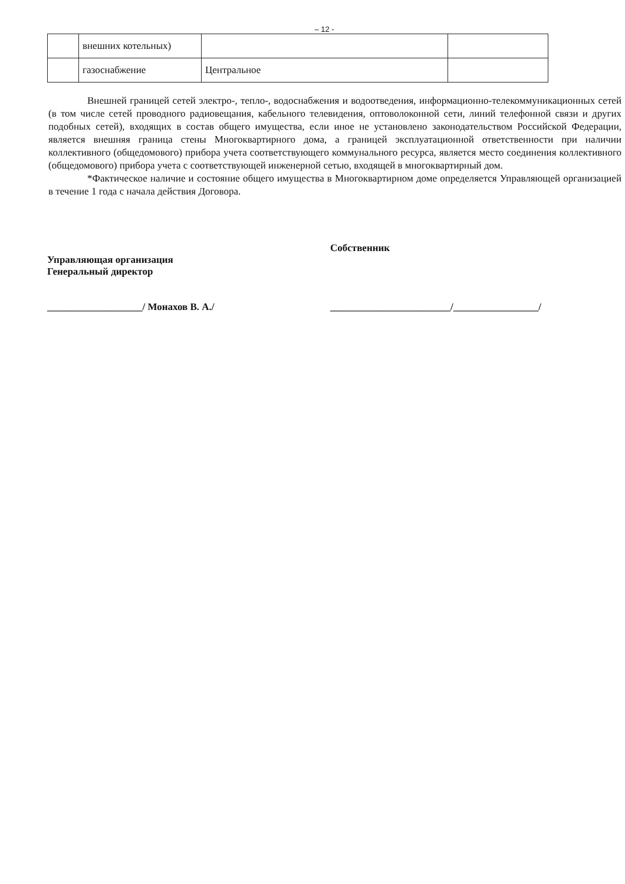– 12 -
| | внешних котельных) | | |
| | газоснабжение | Центральное | |
Внешней границей сетей электро-, тепло-, водоснабжения и водоотведения, информационно-телекоммуникационных сетей (в том числе сетей проводного радиовещания, кабельного телевидения, оптоволоконной сети, линий телефонной связи и других подобных сетей), входящих в состав общего имущества, если иное не установлено законодательством Российской Федерации, является внешняя граница стены Многоквартирного дома, а границей эксплуатационной ответственности при наличии коллективного (общедомового) прибора учета соответствующего коммунального ресурса, является место соединения коллективного (общедомового) прибора учета с соответствующей инженерной сетью, входящей в многоквартирный дом.
*Фактическое наличие и состояние общего имущества в Многоквартирном доме определяется Управляющей организацией в течение 1 года с начала действия Договора.
Управляющая организация
Генеральный директор
___________________/ Монахов В. А./
Собственник
________________________/_________________/